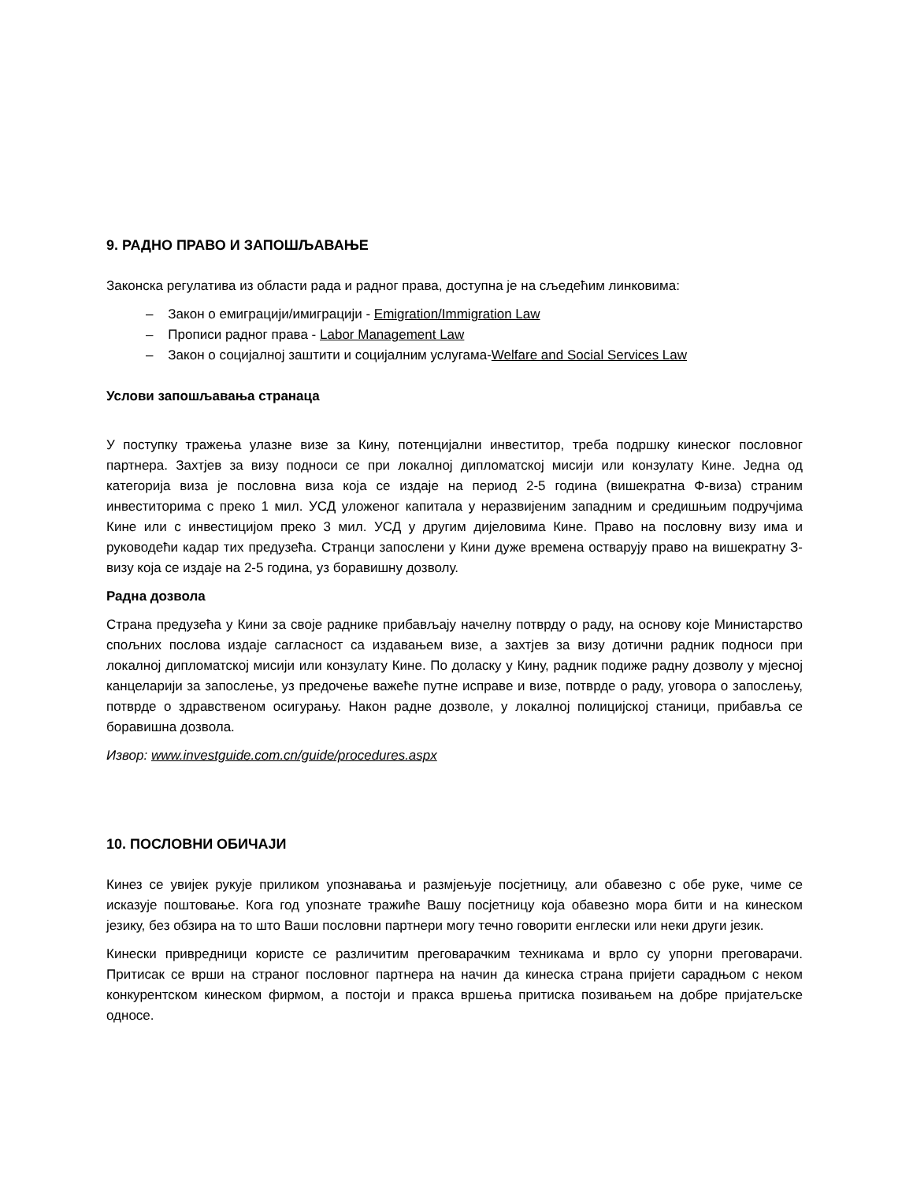9. РАДНО ПРАВО И ЗАПОШЉАВАЊЕ
Законска регулатива из области рада и радног права, доступна је на сљедећим линковима:
– Закон о емиграцији/имиграцији - Emigration/Immigration Law
– Прописи радног права - Labor Management Law
– Закон о социјалној заштити и социјалним услугама-Welfare and Social Services Law
Услови запошљавања странаца
У поступку тражења улазне визе за Кину, потенцијални инвеститор, треба подршку кинеског пословног партнера. Захтјев за визу подноси се при локалној дипломатској мисији или конзулату Кине. Једна од категорија виза је пословна виза која се издаје на период 2-5 година (вишекратна Ф-виза) страним инвеститорима с преко 1 мил. УСД уложеног капитала у неразвијеним западним и средишњим подручјима Кине или с инвестицијом преко 3 мил. УСД у другим дијеловима Кине. Право на пословну визу има и руководећи кадар тих предузећа. Странци запослени у Кини дуже времена остварују право на вишекратну З-визу која се издаје на 2-5 година, уз боравишну дозволу.
Радна дозвола
Страна предузећа у Кини за своје раднике прибављају начелну потврду о раду, на основу које Министарство спољних послова издаје сагласност са издавањем визе, а захтјев за визу дотични радник подноси при локалној дипломатској мисији или конзулату Кине. По доласку у Кину, радник подиже радну дозволу у мјесној канцеларији за запослење, уз предочење важеће путне исправе и визе, потврде о раду, уговора о запослењу, потврде о здравственом осигурању. Након радне дозволе, у локалној полицијској станици, прибавља се боравишна дозвола.
Извор: www.investguide.com.cn/guide/procedures.aspx
10. ПОСЛОВНИ ОБИЧАЈИ
Кинез се увијек рукује приликом упознавања и размјењује посјетницу, али обавезно с обе руке, чиме се исказује поштовање. Кога год упознате тражиће Вашу посјетницу која обавезно мора бити и на кинеском језику, без обзира на то што Ваши пословни партнери могу течно говорити енглески или неки други језик.
Кинески привредници користе се различитим преговарачким техникама и врло су упорни преговарачи. Притисак се врши на страног пословног партнера на начин да кинеска страна пријети сарадњом с неком конкурентском кинеском фирмом, а постоји и пракса вршења притиска позивањем на добре пријатељске односе.